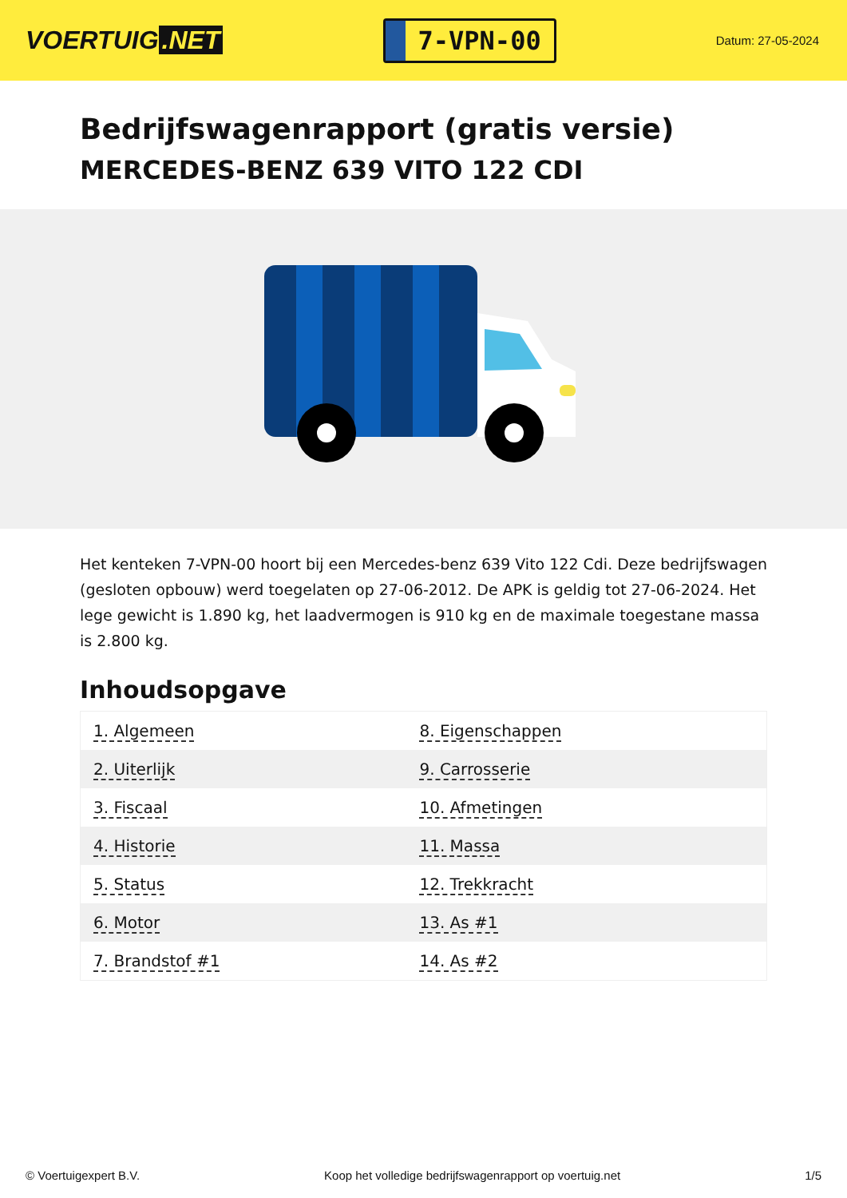VOERTUIG.NET
7-VPN-00
Datum: 27-05-2024
Bedrijfswagenrapport (gratis versie)
MERCEDES-BENZ 639 VITO 122 CDI
Het kenteken 7-VPN-00 hoort bij een Mercedes-benz 639 Vito 122 Cdi. Deze bedrijfswagen (gesloten opbouw) werd toegelaten op 27-06-2012. De APK is geldig tot 27-06-2024. Het lege gewicht is 1.890 kg, het laadvermogen is 910 kg en de maximale toegestane massa is 2.800 kg.
Inhoudsopgave
| 1. Algemeen | 8. Eigenschappen |
| 2. Uiterlijk | 9. Carrosserie |
| 3. Fiscaal | 10. Afmetingen |
| 4. Historie | 11. Massa |
| 5. Status | 12. Trekkracht |
| 6. Motor | 13. As #1 |
| 7. Brandstof #1 | 14. As #2 |
© Voertuigexpert B.V. Koop het volledige bedrijfswagenrapport op voertuig.net
1/5